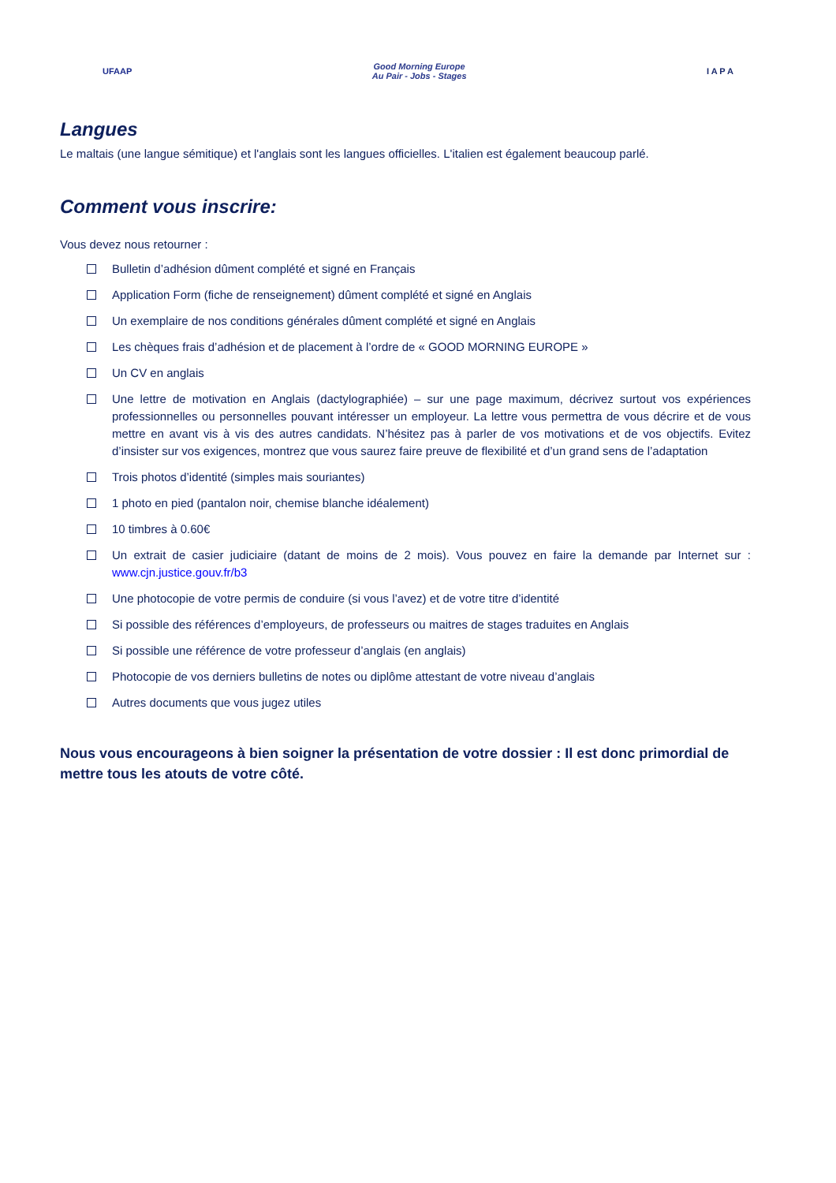UFAAP
Good Morning Europe
Au Pair - Jobs - Stages
I A P A
Langues
Le maltais (une langue sémitique) et l'anglais sont les langues officielles. L'italien est également beaucoup parlé.
Comment vous inscrire:
Vous devez nous retourner :
Bulletin d’adhésion dûment complété et signé en Français
Application Form (fiche de renseignement) dûment complété et signé en Anglais
Un exemplaire de nos conditions générales dûment complété et signé en Anglais
Les chèques frais d’adhésion et de placement à l’ordre de « GOOD MORNING EUROPE »
Un CV en anglais
Une lettre de motivation en Anglais (dactylographiée) – sur une page maximum, décrivez surtout vos expériences professionnelles ou personnelles pouvant intéresser un employeur. La lettre vous permettra de vous décrire et de vous mettre en avant vis à vis des autres candidats. N’hésitez pas à parler de vos motivations et de vos objectifs. Evitez d’insister sur vos exigences, montrez que vous saurez faire preuve de flexibilité et d’un grand sens de l’adaptation
Trois photos d’identité (simples mais souriantes)
1 photo en pied (pantalon noir, chemise blanche idéalement)
10 timbres à 0.60€
Un extrait de casier judiciaire (datant de moins de 2 mois). Vous pouvez en faire la demande par Internet sur : www.cjn.justice.gouv.fr/b3
Une photocopie de votre permis de conduire (si vous l’avez) et de votre titre d’identité
Si possible des références d’employeurs, de professeurs ou maitres de stages traduites en Anglais
Si possible une référence de votre professeur d’anglais (en anglais)
Photocopie de vos derniers bulletins de notes ou diplôme attestant de votre niveau d’anglais
Autres documents que vous jugez utiles
Nous vous encourageons à bien soigner la présentation de votre dossier : Il est donc primordial de mettre tous les atouts de votre côté.